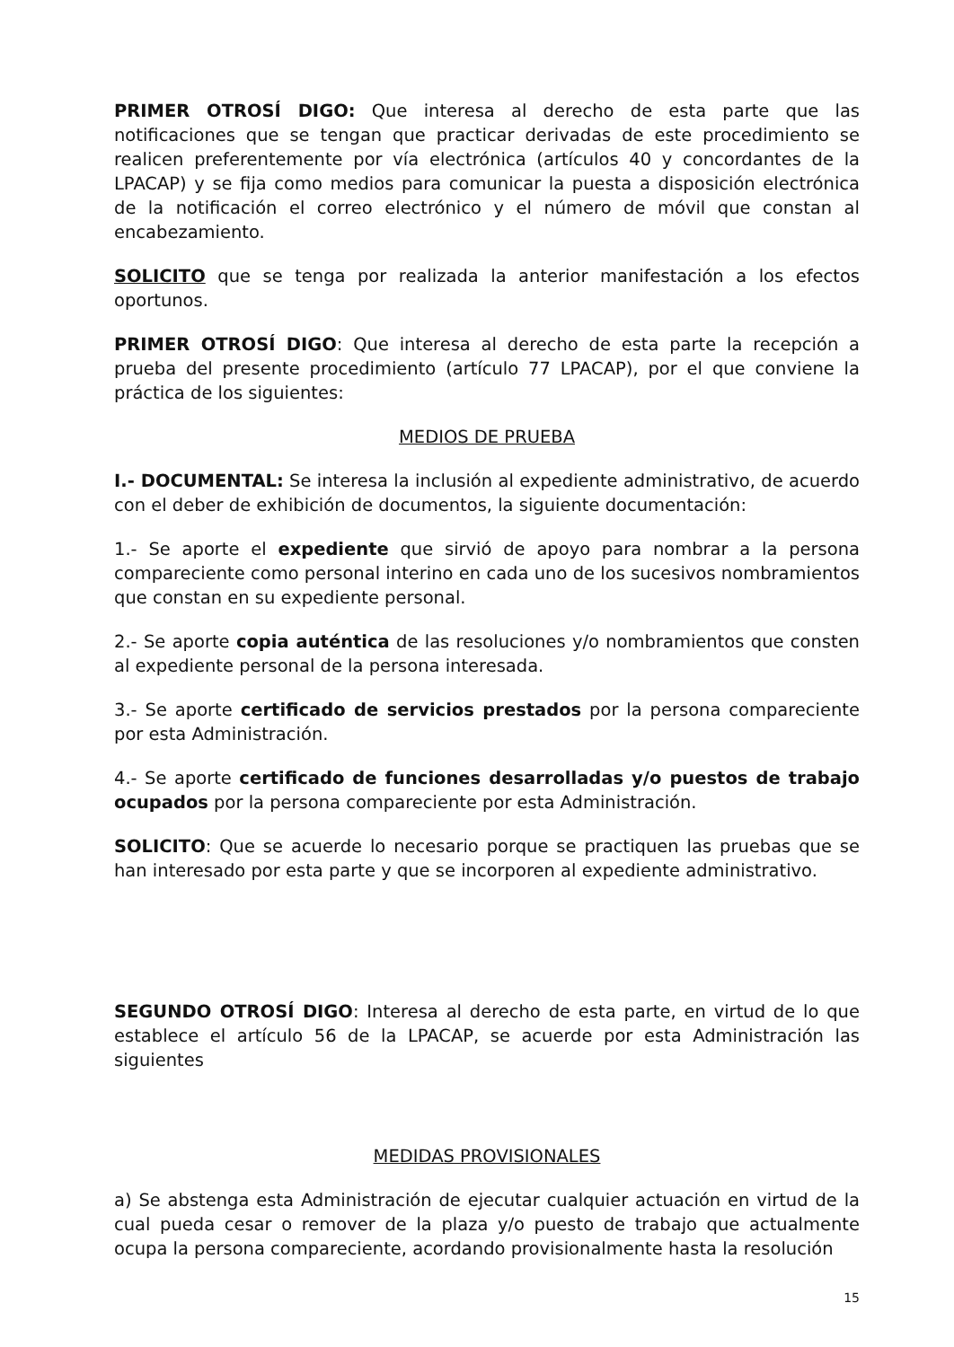PRIMER OTROSÍ DIGO: Que interesa al derecho de esta parte que las notificaciones que se tengan que practicar derivadas de este procedimiento se realicen preferentemente por vía electrónica (artículos 40 y concordantes de la LPACAP) y se fija como medios para comunicar la puesta a disposición electrónica de la notificación el correo electrónico y el número de móvil que constan al encabezamiento.
SOLICITO que se tenga por realizada la anterior manifestación a los efectos oportunos.
PRIMER OTROSÍ DIGO: Que interesa al derecho de esta parte la recepción a prueba del presente procedimiento (artículo 77 LPACAP), por el que conviene la práctica de los siguientes:
MEDIOS DE PRUEBA
I.- DOCUMENTAL: Se interesa la inclusión al expediente administrativo, de acuerdo con el deber de exhibición de documentos, la siguiente documentación:
1.- Se aporte el expediente que sirvió de apoyo para nombrar a la persona compareciente como personal interino en cada uno de los sucesivos nombramientos que constan en su expediente personal.
2.- Se aporte copia auténtica de las resoluciones y/o nombramientos que consten al expediente personal de la persona interesada.
3.- Se aporte certificado de servicios prestados por la persona compareciente por esta Administración.
4.- Se aporte certificado de funciones desarrolladas y/o puestos de trabajo ocupados por la persona compareciente por esta Administración.
SOLICITO: Que se acuerde lo necesario porque se practiquen las pruebas que se han interesado por esta parte y que se incorporen al expediente administrativo.
SEGUNDO OTROSÍ DIGO: Interesa al derecho de esta parte, en virtud de lo que establece el artículo 56 de la LPACAP, se acuerde por esta Administración las siguientes
MEDIDAS PROVISIONALES
a) Se abstenga esta Administración de ejecutar cualquier actuación en virtud de la cual pueda cesar o remover de la plaza y/o puesto de trabajo que actualmente ocupa la persona compareciente, acordando provisionalmente hasta la resolución
15